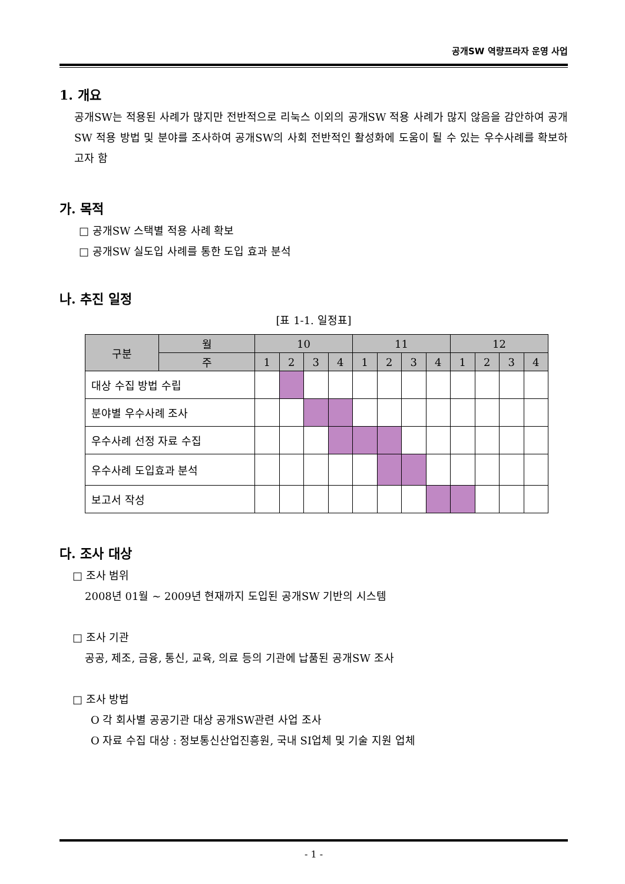공개SW 역량프라자 운영 사업
1. 개요
공개SW는 적용된 사례가 많지만 전반적으로 리눅스 이외의 공개SW 적용 사례가 많지 않음을 감안하여 공개SW 적용 방법 및 분야를 조사하여 공개SW의 사회 전반적인 활성화에 도움이 될 수 있는 우수사례를 확보하고자 함
가. 목적
□ 공개SW 스택별 적용 사례 확보
□ 공개SW 실도입 사례를 통한 도입 효과 분석
나. 추진 일정
[표 1-1. 일정표]
| 구분 | 월 | 10 | | | | 11 | | | | 12 | | | |
| --- | --- | --- | --- | --- | --- | --- | --- | --- | --- | --- | --- | --- | --- |
| | 주 | 1 | 2 | 3 | 4 | 1 | 2 | 3 | 4 | 1 | 2 | 3 | 4 |
| 대상 수집 방법 수립 | | | | | | | | | | | | | |
| 분야별 우수사례 조사 | | | | | | | | | | | | | |
| 우수사례 선정 자료 수집 | | | | | | | | | | | | | |
| 우수사례 도입효과 분석 | | | | | | | | | | | | | |
| 보고서 작성 | | | | | | | | | | | | | |
다. 조사 대상
□ 조사 범위
2008년 01월 ~ 2009년 현재까지 도입된 공개SW 기반의 시스템
□ 조사 기관
공공, 제조, 금융, 통신, 교육, 의료 등의 기관에 납품된 공개SW 조사
□ 조사 방법
O 각 회사별 공공기관 대상 공개SW관련 사업 조사
O 자료 수집 대상 : 정보통신산업진흥원, 국내 SI업체 및 기술 지원 업체
- 1 -